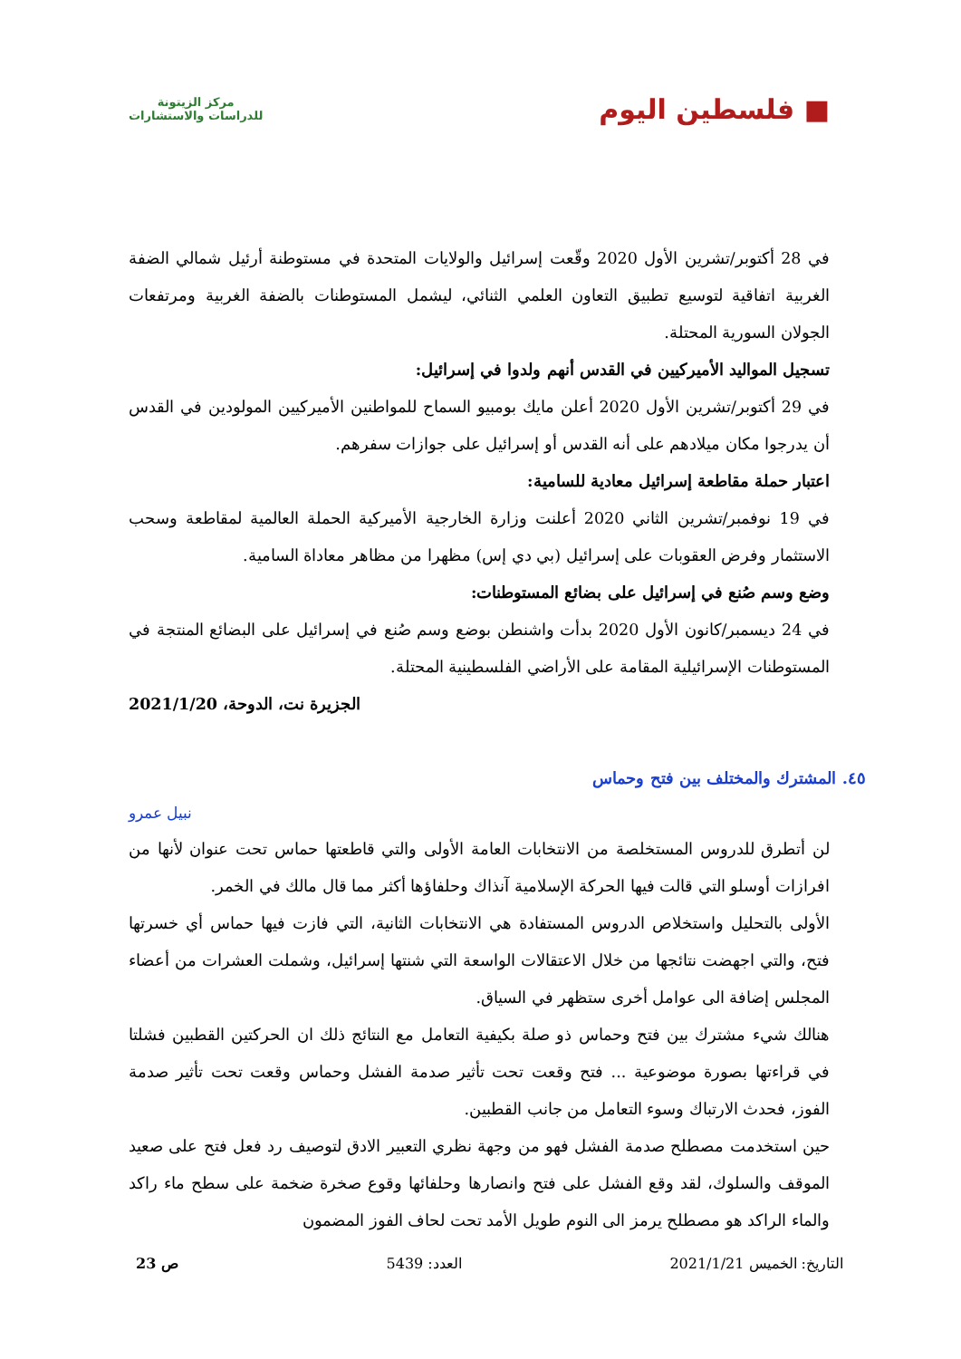■ فلسطين اليوم
مركز الزيتونة
للدراسات والاستشارات
في 28 أكتوبر/تشرين الأول 2020 وقّعت إسرائيل والولايات المتحدة في مستوطنة أرئيل شمالي الضفة الغربية اتفاقية لتوسيع تطبيق التعاون العلمي الثنائي، ليشمل المستوطنات بالضفة الغربية ومرتفعات الجولان السورية المحتلة.
تسجيل المواليد الأميركيين في القدس أنهم ولدوا في إسرائيل:
في 29 أكتوبر/تشرين الأول 2020 أعلن مايك بومبيو السماح للمواطنين الأميركيين المولودين في القدس أن يدرجوا مكان ميلادهم على أنه القدس أو إسرائيل على جوازات سفرهم.
اعتبار حملة مقاطعة إسرائيل معادية للسامية:
في 19 نوفمبر/تشرين الثاني 2020 أعلنت وزارة الخارجية الأميركية الحملة العالمية لمقاطعة وسحب الاستثمار وفرض العقوبات على إسرائيل (بي دي إس) مظهرا من مظاهر معاداة السامية.
وضع وسم صُنع في إسرائيل على بضائع المستوطنات:
في 24 ديسمبر/كانون الأول 2020 بدأت واشنطن بوضع وسم صُنع في إسرائيل على البضائع المنتجة في المستوطنات الإسرائيلية المقامة على الأراضي الفلسطينية المحتلة.
الجزيرة نت، الدوحة، 2021/1/20
٤٥. المشترك والمختلف بين فتح وحماس
نبيل عمرو
لن أتطرق للدروس المستخلصة من الانتخابات العامة الأولى والتي قاطعتها حماس تحت عنوان لأنها من افرازات أوسلو التي قالت فيها الحركة الإسلامية آنذاك وحلفاؤها أكثر مما قال مالك في الخمر.
الأولى بالتحليل واستخلاص الدروس المستفادة هي الانتخابات الثانية، التي فازت فيها حماس أي خسرتها فتح، والتي اجهضت نتائجها من خلال الاعتقالات الواسعة التي شنتها إسرائيل، وشملت العشرات من أعضاء المجلس إضافة الى عوامل أخرى ستظهر في السياق.
هنالك شيء مشترك بين فتح وحماس ذو صلة بكيفية التعامل مع النتائج ذلك ان الحركتين القطبين فشلتا في قراءتها بصورة موضوعية ... فتح وقعت تحت تأثير صدمة الفشل وحماس وقعت تحت تأثير صدمة الفوز، فحدث الارتباك وسوء التعامل من جانب القطبين.
حين استخدمت مصطلح صدمة الفشل فهو من وجهة نظري التعبير الادق لتوصيف رد فعل فتح على صعيد الموقف والسلوك، لقد وقع الفشل على فتح وانصارها وحلفائها وقوع صخرة ضخمة على سطح ماء راكد والماء الراكد هو مصطلح يرمز الى النوم طويل الأمد تحت لحاف الفوز المضمون
التاريخ: الخميس 2021/1/21 العدد: 5439 ص 23